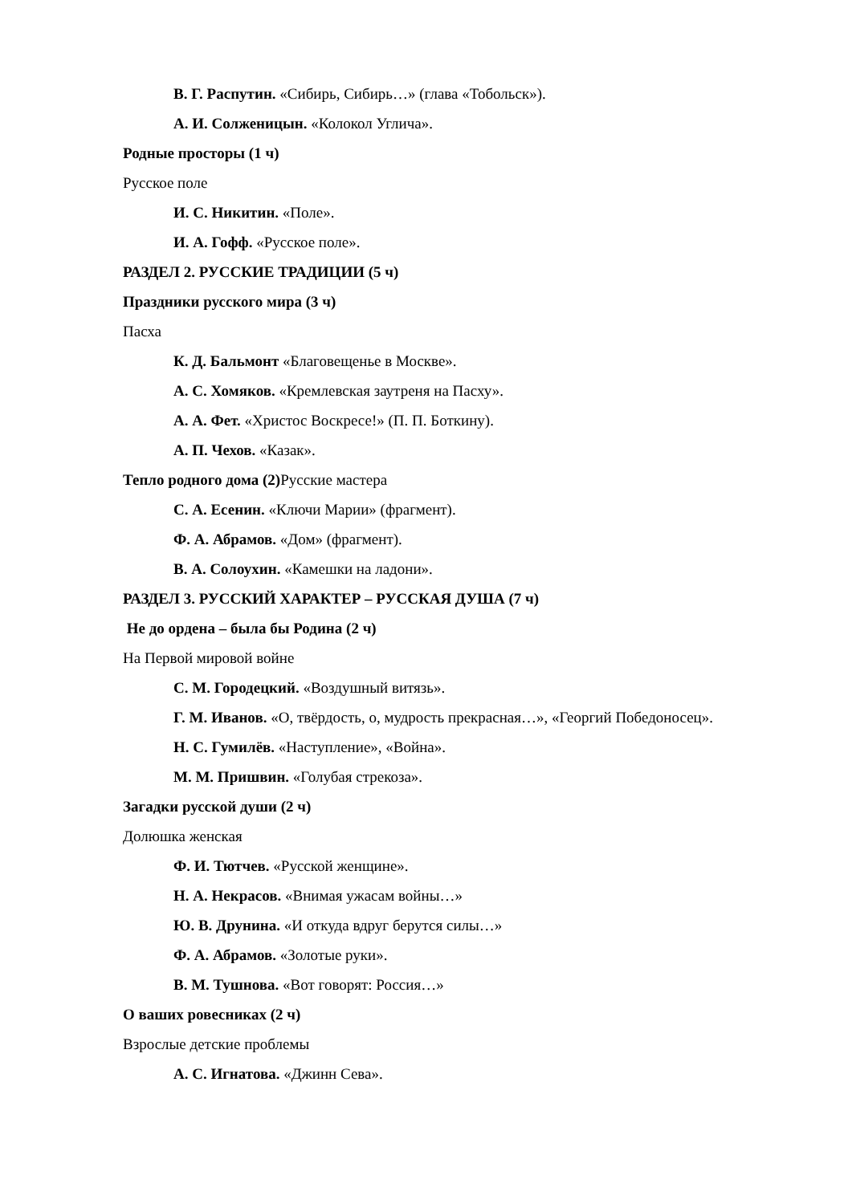В. Г. Распутин. «Сибирь, Сибирь…» (глава «Тобольск»).
А. И. Солженицын. «Колокол Углича».
Родные просторы (1 ч)
Русское поле
И. С. Никитин. «Поле».
И. А. Гофф. «Русское поле».
РАЗДЕЛ 2. РУССКИЕ ТРАДИЦИИ (5 ч)
Праздники русского мира (3 ч)
Пасха
К. Д. Бальмонт «Благовещенье в Москве».
А. С. Хомяков. «Кремлевская заутреня на Пасху».
А. А. Фет. «Христос Воскресе!» (П. П. Боткину).
А. П. Чехов. «Казак».
Тепло родного дома (2) Русские мастера
С. А. Есенин. «Ключи Марии» (фрагмент).
Ф. А. Абрамов. «Дом» (фрагмент).
В. А. Солоухин. «Камешки на ладони».
РАЗДЕЛ 3. РУССКИЙ ХАРАКТЕР – РУССКАЯ ДУША (7 ч)
Не до ордена – была бы Родина (2 ч)
На Первой мировой войне
С. М. Городецкий. «Воздушный витязь».
Г. М. Иванов. «О, твёрдость, о, мудрость прекрасная…», «Георгий Победоносец».
Н. С. Гумилёв. «Наступление», «Война».
М. М. Пришвин. «Голубая стрекоза».
Загадки русской души (2 ч)
Долюшка женская
Ф. И. Тютчев. «Русской женщине».
Н. А. Некрасов. «Внимая ужасам войны…»
Ю. В. Друнина. «И откуда вдруг берутся силы…»
Ф. А. Абрамов. «Золотые руки».
В. М. Тушнова. «Вот говорят: Россия…»
О ваших ровесниках (2 ч)
Взрослые детские проблемы
А. С. Игнатова. «Джинн Сева».